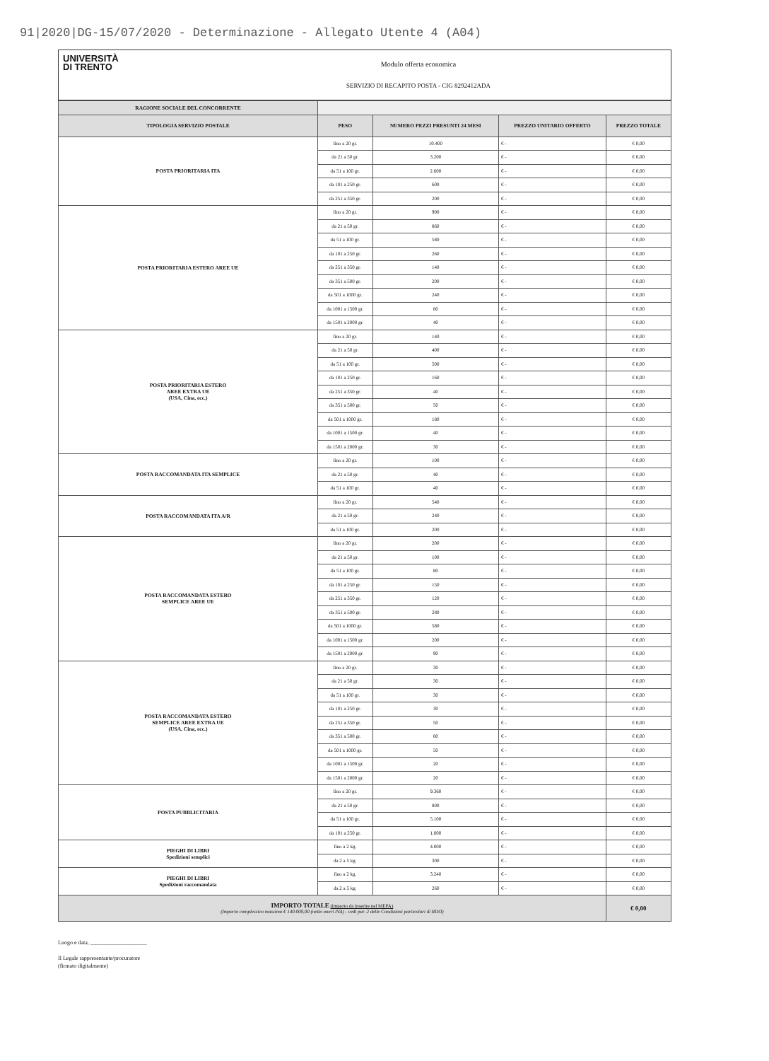91|2020|DG-15/07/2020 - Determinazione - Allegato Utente 4 (A04)
UNIVERSITÀ
DI TRENTO
Modulo offerta economica
SERVIZIO DI RECAPITO POSTA - CIG 8292412ADA
| RAGIONE SOCIALE DEL CONCORRENTE | | | | |
| TIPOLOGIA SERVIZIO POSTALE | PESO | NUMERO PEZZI PRESUNTI 24 MESI | PREZZO UNITARIO OFFERTO | PREZZO TOTALE |
| POSTA PRIORITARIA ITA | fino a 20 gr. | 10.400 | € - | € 0,00 |
| | da 21 a 50 gr. | 3.200 | € - | € 0,00 |
| | da 51 a 100 gr. | 2.600 | € - | € 0,00 |
| | da 101 a 250 gr. | 600 | € - | € 0,00 |
| | da 251 a 350 gr. | 200 | € - | € 0,00 |
| POSTA PRIORITARIA ESTERO AREE UE | fino a 20 gr. | 900 | € - | € 0,00 |
| | da 21 a 50 gr. | 860 | € - | € 0,00 |
| | da 51 a 100 gr. | 580 | € - | € 0,00 |
| | da 101 a 250 gr. | 260 | € - | € 0,00 |
| | da 251 a 350 gr. | 140 | € - | € 0,00 |
| | da 351 a 500 gr. | 200 | € - | € 0,00 |
| | da 501 a 1000 gr. | 240 | € - | € 0,00 |
| | da 1001 a 1500 gr. | 80 | € - | € 0,00 |
| | da 1501 a 2000 gr. | 40 | € - | € 0,00 |
| POSTA PRIORITARIA ESTERO AREE EXTRA UE (USA, Cina, ecc.) | fino a 20 gr. | 140 | € - | € 0,00 |
| | da 21 a 50 gr. | 400 | € - | € 0,00 |
| | da 51 a 100 gr. | 500 | € - | € 0,00 |
| | da 101 a 250 gr. | 160 | € - | € 0,00 |
| | da 251 a 350 gr. | 40 | € - | € 0,00 |
| | da 351 a 500 gr. | 50 | € - | € 0,00 |
| | da 501 a 1000 gr. | 180 | € - | € 0,00 |
| | da 1001 a 1500 gr. | 40 | € - | € 0,00 |
| | da 1501 a 2000 gr. | 30 | € - | € 0,00 |
| POSTA RACCOMANDATA ITA SEMPLICE | fino a 20 gr. | 100 | € - | € 0,00 |
| | da 21 a 50 gr. | 40 | € - | € 0,00 |
| | da 51 a 100 gr. | 40 | € - | € 0,00 |
| POSTA RACCOMANDATA ITA A/R | fino a 20 gr. | 540 | € - | € 0,00 |
| | da 21 a 50 gr. | 240 | € - | € 0,00 |
| | da 51 a 100 gr. | 200 | € - | € 0,00 |
| POSTA RACCOMANDATA ESTERO SEMPLICE AREE UE | fino a 20 gr. | 200 | € - | € 0,00 |
| | da 21 a 50 gr. | 100 | € - | € 0,00 |
| | da 51 a 100 gr. | 80 | € - | € 0,00 |
| | da 101 a 250 gr. | 150 | € - | € 0,00 |
| | da 251 a 350 gr. | 120 | € - | € 0,00 |
| | da 351 a 500 gr. | 280 | € - | € 0,00 |
| | da 501 a 1000 gr. | 580 | € - | € 0,00 |
| | da 1001 a 1500 gr. | 200 | € - | € 0,00 |
| | da 1501 a 2000 gr. | 90 | € - | € 0,00 |
| POSTA RACCOMANDATA ESTERO SEMPLICE AREE EXTRA UE (USA, Cina, ecc.) | fino a 20 gr. | 30 | € - | € 0,00 |
| | da 21 a 50 gr. | 30 | € - | € 0,00 |
| | da 51 a 100 gr. | 30 | € - | € 0,00 |
| | da 101 a 250 gr. | 30 | € - | € 0,00 |
| | da 251 a 350 gr. | 50 | € - | € 0,00 |
| | da 351 a 500 gr. | 80 | € - | € 0,00 |
| | da 501 a 1000 gr. | 50 | € - | € 0,00 |
| | da 1001 a 1500 gr. | 20 | € - | € 0,00 |
| | da 1501 a 2000 gr. | 20 | € - | € 0,00 |
| POSTA PUBBLICITARIA | fino a 20 gr. | 9.360 | € - | € 0,00 |
| | da 21 a 50 gr. | 800 | € - | € 0,00 |
| | da 51 a 100 gr. | 5.100 | € - | € 0,00 |
| | da 101 a 250 gr. | 1.000 | € - | € 0,00 |
| PIEGHI DI LIBRI Spedizioni semplici | fino a 2 kg. | 4.000 | € - | € 0,00 |
| | da 2 a 5 kg. | 300 | € - | € 0,00 |
| PIEGHI DI LIBRI Spedizioni raccomandata | fino a 2 kg. | 3.240 | € - | € 0,00 |
| | da 2 a 5 kg. | 260 | € - | € 0,00 |
| IMPORTO TOTALE (importo da inserire nel MEPA) (Importo complessivo massimo € 140.000,00 (netto oneri IVA) - vedi par. 2 delle Condizioni particolari di RDO) | | | | € 0,00 |
Luogo e data, ____________________
Il Legale rappresentante/procuratore
(firmato digitalmente)